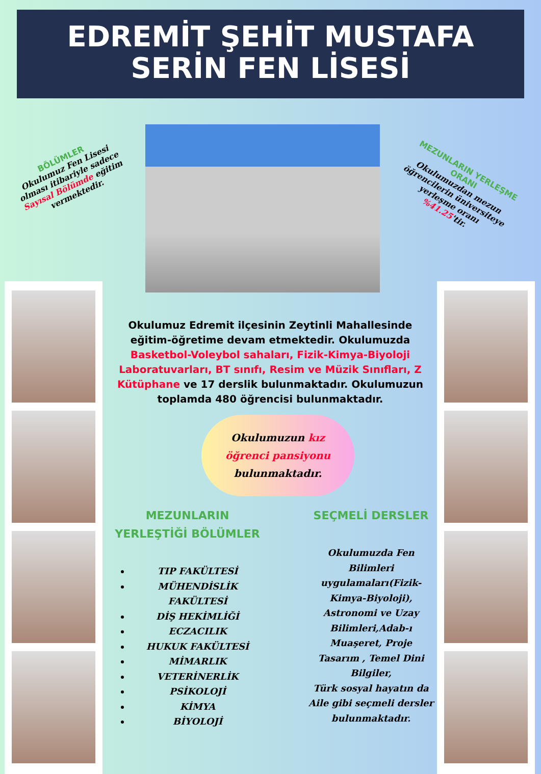EDREMİT ŞEHİT MUSTAFA
SERİN FEN LİSESİ
BÖLÜMLER
Okulumuz Fen Lisesi olması itibariyle sadece Sayısal Bölümde eğitim vermektedir.
MEZUNLARIN YERLEŞME ORANI
Okulumuzdan mezun öğrencilerin üniversiteye yerleşme oranı %41.25'tir.
Okulumuz Edremit ilçesinin Zeytinli Mahallesinde eğitim-öğretime devam etmektedir. Okulumuzda Basketbol-Voleybol sahaları, Fizik-Kimya-Biyoloji Laboratuvarları, BT sınıfı, Resim ve Müzik Sınıfları, Z Kütüphane ve 17 derslik bulunmaktadır. Okulumuzun toplamda 480 öğrencisi bulunmaktadır.
Okulumuzun kız
öğrenci pansiyonu
bulunmaktadır.
MEZUNLARIN YERLEŞTİĞİ BÖLÜMLER
TIP FAKÜLTESİ
MÜHENDİSLİK FAKÜLTESİ
DİŞ HEKİMLİĞİ
ECZACILIK
HUKUK FAKÜLTESİ
MİMARLIK
VETERİNERLİK
PSİKOLOJİ
KİMYA
BİYOLOJİ
SEÇMELİ DERSLER
Okulumuzda Fen Bilimleri uygulamaları(Fizik-Kimya-Biyoloji), Astronomi ve Uzay Bilimleri,Adab-ı Muaşeret, Proje Tasarım , Temel Dini Bilgiler,
Türk sosyal hayatın da Aile gibi seçmeli dersler bulunmaktadır.